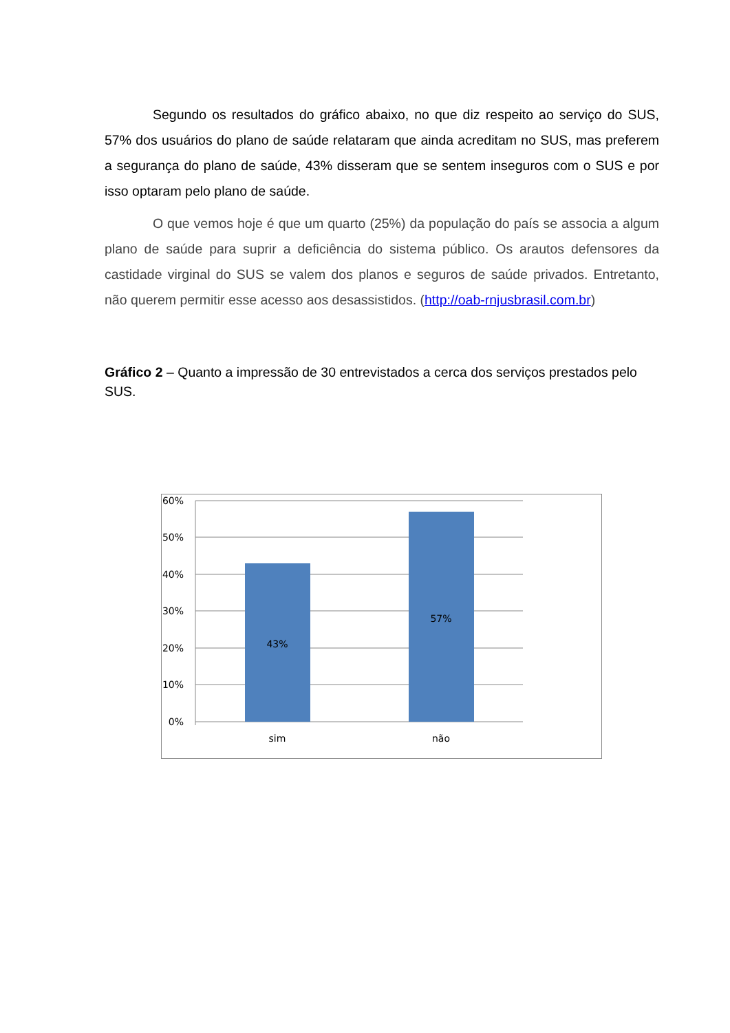Segundo os resultados do gráfico abaixo, no que diz respeito ao serviço do SUS, 57% dos usuários do plano de saúde relataram que ainda acreditam no SUS, mas preferem a segurança do plano de saúde, 43% disseram que se sentem inseguros com o SUS e por isso optaram pelo plano de saúde.
O que vemos hoje é que um quarto (25%) da população do país se associa a algum plano de saúde para suprir a deficiência do sistema público. Os arautos defensores da castidade virginal do SUS se valem dos planos e seguros de saúde privados. Entretanto, não querem permitir esse acesso aos desassistidos. (http://oab-rnjusbrasil.com.br)
Gráfico 2 – Quanto a impressão de 30 entrevistados a cerca dos serviços prestados pelo SUS.
60%
50%
40%
30%
20%
10%
0%
43%
57%
sim
não